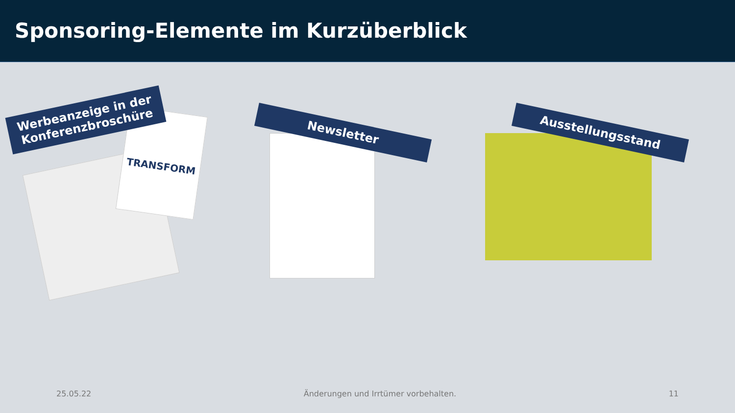Sponsoring-Elemente im Kurzüberblick
TRANSFORM
Werbeanzeige in der
Konferenzbroschüre
Newsletter Ausstellungsstand
25.05.22 Änderungen und Irrtümer vorbehalten. 11